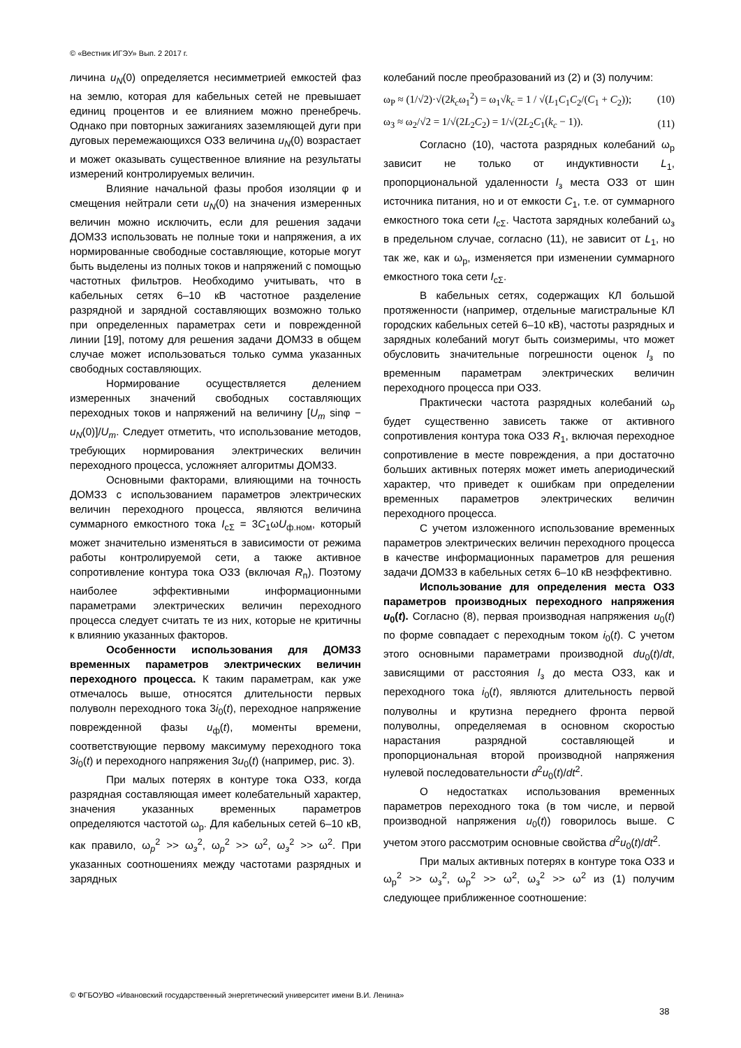© «Вестник ИГЭУ» Вып. 2 2017 г.
личина u<sub>N</sub>(0) определяется несимметрией емкостей фаз на землю, которая для кабельных сетей не превышает единиц процентов и ее влиянием можно пренебречь. Однако при повторных зажиганиях заземляющей дуги при дуговых перемежающихся ОЗЗ величина u<sub>N</sub>(0) возрастает и может оказывать существенное влияние на результаты измерений контролируемых величин.
Влияние начальной фазы пробоя изоляции φ и смещения нейтрали сети u<sub>N</sub>(0) на значения измеренных величин можно исключить, если для решения задачи ДОМЗЗ использовать не полные токи и напряжения, а их нормированные свободные составляющие, которые могут быть выделены из полных токов и напряжений с помощью частотных фильтров. Необходимо учитывать, что в кабельных сетях 6–10 кВ частотное разделение разрядной и зарядной составляющих возможно только при определенных параметрах сети и поврежденной линии [19], потому для решения задачи ДОМЗЗ в общем случае может использоваться только сумма указанных свободных составляющих.
Нормирование осуществляется делением измеренных значений свободных составляющих переходных токов и напряжений на величину [U<sub>m</sub> sinφ − u<sub>N</sub>(0)]/U<sub>m</sub>. Следует отметить, что использование методов, требующих нормирования электрических величин переходного процесса, усложняет алгоритмы ДОМЗЗ.
Основными факторами, влияющими на точность ДОМЗЗ с использованием параметров электрических величин переходного процесса, являются величина суммарного емкостного тока I<sub>cΣ</sub> = 3C<sub>1</sub>ωU<sub>ф.ном</sub>, который может значительно изменяться в зависимости от режима работы контролируемой сети, а также активное сопротивление контура тока ОЗЗ (включая R<sub>п</sub>). Поэтому наиболее эффективными информационными параметрами электрических величин переходного процесса следует считать те из них, которые не критичны к влиянию указанных факторов.
Особенности использования для ДОМЗЗ временных параметров электрических величин переходного процесса. К таким параметрам, как уже отмечалось выше, относятся длительности первых полуволн переходного тока 3i<sub>0</sub>(t), переходное напряжение поврежденной фазы u<sub>ф</sub>(t), моменты времени, соответствующие первому максимуму переходного тока 3i<sub>0</sub>(t) и переходного напряжения 3u<sub>0</sub>(t) (например, рис. 3).
При малых потерях в контуре тока ОЗЗ, когда разрядная составляющая имеет колебательный характер, значения указанных временных параметров определяются частотой ω<sub>р</sub>. Для кабельных сетей 6–10 кВ, как правило, ω<sub>p</sub><sup>2</sup> >> ω<sub>з</sub><sup>2</sup>, ω<sub>p</sub><sup>2</sup> >> ω<sup>2</sup>, ω<sub>з</sub><sup>2</sup> >> ω<sup>2</sup>. При указанных соотношениях между частотами разрядных и зарядных
колебаний после преобразований из (2) и (3) получим:
ω<sub>P</sub> ≈ (1/√2)·√(2k<sub>c</sub>ω<sub>1</sub><sup>2</sup>) = ω<sub>1</sub>√k<sub>c</sub> = 1 / √(L<sub>1</sub>C<sub>1</sub>C<sub>2</sub>/(C<sub>1</sub> + C<sub>2</sub>)); (10)
ω<sub>З</sub> ≈ ω<sub>2</sub>/√2 = 1/√(2L<sub>2</sub>C<sub>2</sub>) = 1/√(2L<sub>2</sub>C<sub>1</sub>(k<sub>c</sub> − 1)). (11)
Согласно (10), частота разрядных колебаний ω<sub>р</sub> зависит не только от индуктивности L<sub>1</sub>, пропорциональной удаленности l<sub>з</sub> места ОЗЗ от шин источника питания, но и от емкости C<sub>1</sub>, т.е. от суммарного емкостного тока сети I<sub>cΣ</sub>. Частота зарядных колебаний ω<sub>з</sub> в предельном случае, согласно (11), не зависит от L<sub>1</sub>, но так же, как и ω<sub>р</sub>, изменяется при изменении суммарного емкостного тока сети I<sub>cΣ</sub>.
В кабельных сетях, содержащих КЛ большой протяженности (например, отдельные магистральные КЛ городских кабельных сетей 6–10 кВ), частоты разрядных и зарядных колебаний могут быть соизмеримы, что может обусловить значительные погрешности оценок l<sub>з</sub> по временным параметрам электрических величин переходного процесса при ОЗЗ.
Практически частота разрядных колебаний ω<sub>р</sub> будет существенно зависеть также от активного сопротивления контура тока ОЗЗ R<sub>1</sub>, включая переходное сопротивление в месте повреждения, а при достаточно больших активных потерях может иметь апериодический характер, что приведет к ошибкам при определении временных параметров электрических величин переходного процесса.
С учетом изложенного использование временных параметров электрических величин переходного процесса в качестве информационных параметров для решения задачи ДОМЗЗ в кабельных сетях 6–10 кВ неэффективно.
Использование для определения места ОЗЗ параметров производных переходного напряжения u<sub>0</sub>(t). Согласно (8), первая производная напряжения u<sub>0</sub>(t) по форме совпадает с переходным током i<sub>0</sub>(t). С учетом этого основными параметрами производной du<sub>0</sub>(t)/dt, зависящими от расстояния l<sub>з</sub> до места ОЗЗ, как и переходного тока i<sub>0</sub>(t), являются длительность первой полуволны и крутизна переднего фронта первой полуволны, определяемая в основном скоростью нарастания разрядной составляющей и пропорциональная второй производной напряжения нулевой последовательности d<sup>2</sup>u<sub>0</sub>(t)/dt<sup>2</sup>.
О недостатках использования временных параметров переходного тока (в том числе, и первой производной напряжения u<sub>0</sub>(t)) говорилось выше. С учетом этого рассмотрим основные свойства d<sup>2</sup>u<sub>0</sub>(t)/dt<sup>2</sup>.
При малых активных потерях в контуре тока ОЗЗ и ω<sub>р</sub><sup>2</sup> >> ω<sub>з</sub><sup>2</sup>, ω<sub>р</sub><sup>2</sup> >> ω<sup>2</sup>, ω<sub>з</sub><sup>2</sup> >> ω<sup>2</sup> из (1) получим следующее приближенное соотношение:
© ФГБОУВО «Ивановский государственный энергетический университет имени В.И. Ленина»
38